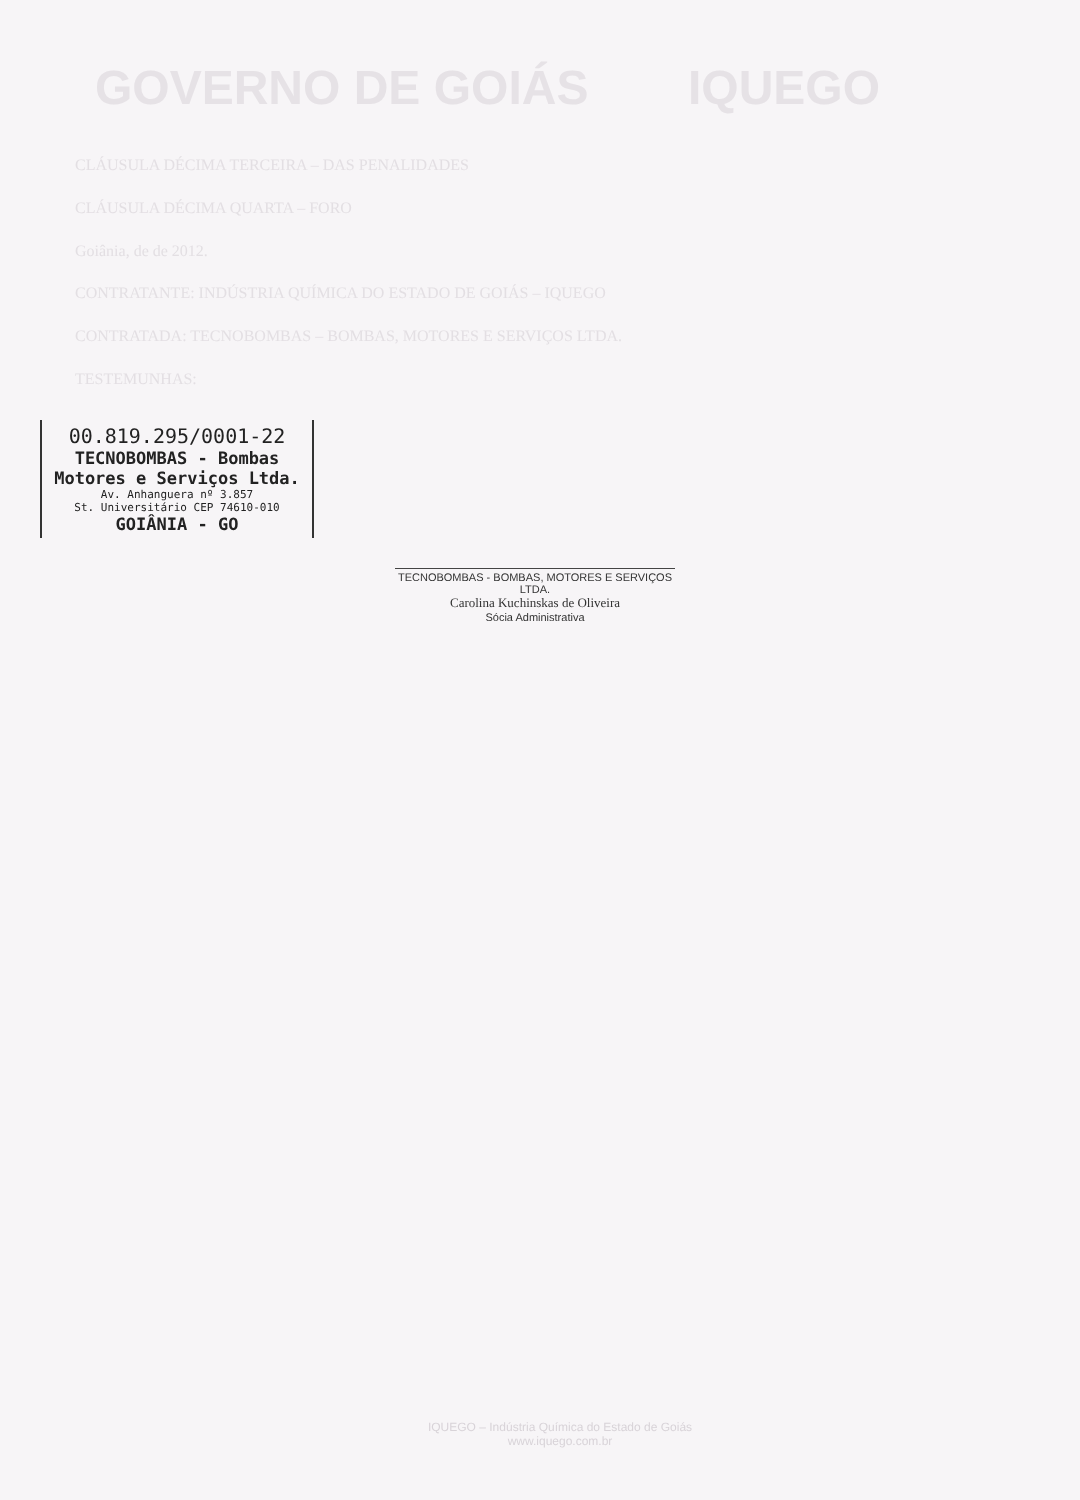GOVERNO DE GOIÁS IQUEGO
CLÁUSULA DÉCIMA TERCEIRA – DAS PENALIDADES
CLÁUSULA DÉCIMA QUARTA – FORO
Goiânia, de de 2012.
CONTRATANTE: INDÚSTRIA QUÍMICA DO ESTADO DE GOIÁS – IQUEGO
CONTRATADA: TECNOBOMBAS – BOMBAS, MOTORES E SERVIÇOS LTDA.
TESTEMUNHAS:
00.819.295/0001-22
TECNOBOMBAS - Bombas
Motores e Serviços Ltda.
Av. Anhanguera nº 3.857
St. Universitário CEP 74610-010
GOIÂNIA - GO
TECNOBOMBAS - BOMBAS, MOTORES E SERVIÇOS LTDA.
Carolina Kuchinskas de Oliveira
Sócia Administrativa
IQUEGO – Indústria Química do Estado de Goiás
www.iquego.com.br